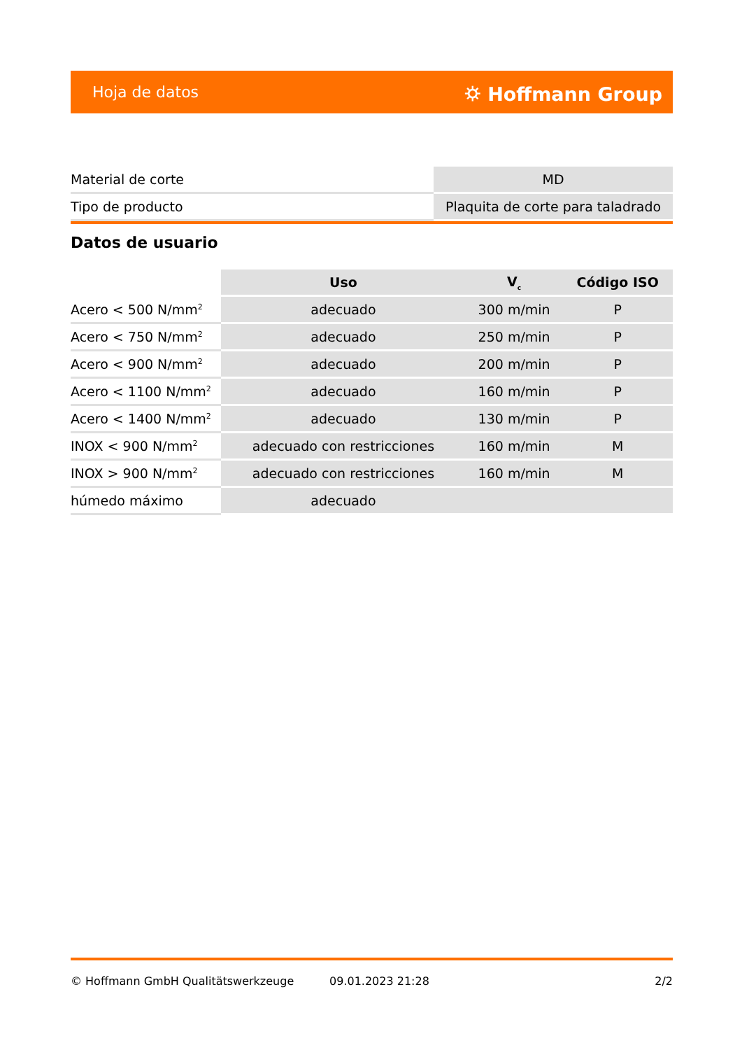Hoja de datos ⛭ Hoffmann Group
| Material de corte | MD |
| Tipo de producto | Plaquita de corte para taladrado |
Datos de usuario
| | Uso | V<sub>c</sub> | Código ISO |
| --- | --- | --- | --- |
| Acero < 500 N/mm<sup>2</sup> | adecuado | 300 m/min | P |
| Acero < 750 N/mm<sup>2</sup> | adecuado | 250 m/min | P |
| Acero < 900 N/mm<sup>2</sup> | adecuado | 200 m/min | P |
| Acero < 1100 N/mm<sup>2</sup> | adecuado | 160 m/min | P |
| Acero < 1400 N/mm<sup>2</sup> | adecuado | 130 m/min | P |
| INOX < 900 N/mm<sup>2</sup> | adecuado con restricciones | 160 m/min | M |
| INOX > 900 N/mm<sup>2</sup> | adecuado con restricciones | 160 m/min | M |
| húmedo máximo | adecuado | | |
© Hoffmann GmbH Qualitätswerkzeuge 09.01.2023 21:28 2/2